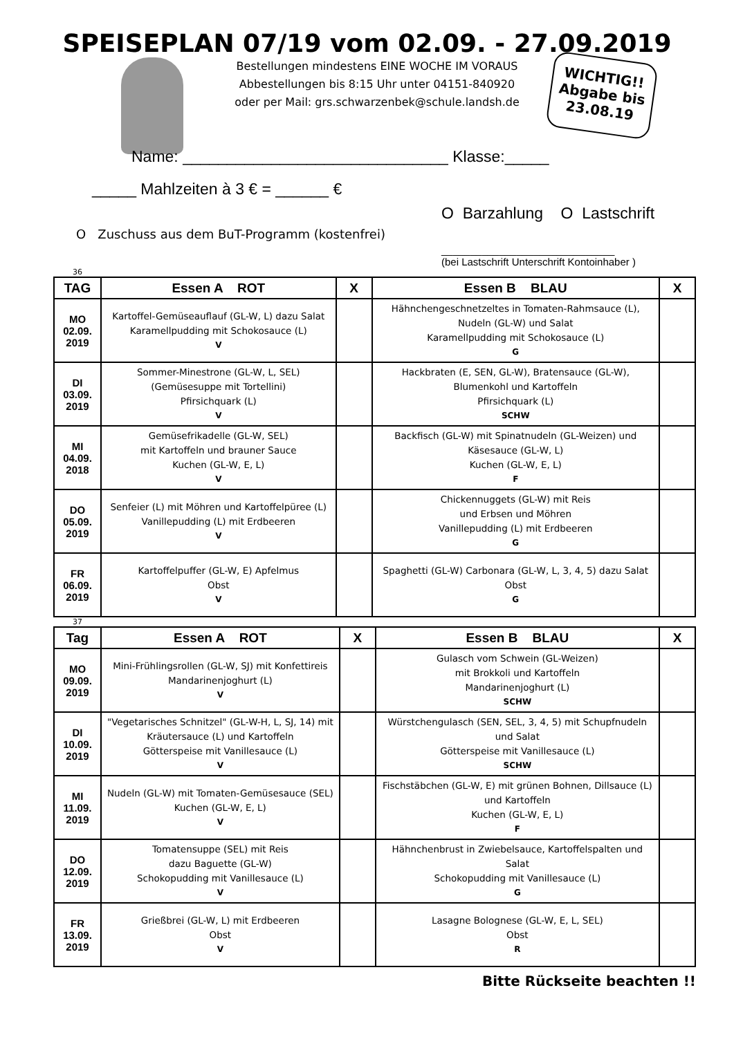SPEISEPLAN 07/19 vom 02.09. - 27.09.2019
Bestellungen mindestens EINE WOCHE IM VORAUS
Abbestellungen bis 8:15 Uhr unter 04151-840920
oder per Mail: grs.schwarzenbek@schule.landsh.de
WICHTIG!!
Abgabe bis
23.08.19
Name: ______________________________ Klasse:_____
_____ Mahlzeiten à 3 € = ______ €
O Barzahlung O Lastschrift
O Zuschuss aus dem BuT-Programm (kostenfrei)
______________________________
(bei Lastschrift Unterschrift Kontoinhaber )
36
| TAG | Essen A ROT | X | Essen B BLAU | X |
| --- | --- | --- | --- | --- |
| MO 02.09. 2019 | Kartoffel-Gemüseauflauf (GL-W, L) dazu Salat Karamellpudding mit Schokosauce (L) V | | Hähnchengeschnetzeltes in Tomaten-Rahmsauce (L), Nudeln (GL-W) und Salat Karamellpudding mit Schokosauce (L) G | |
| DI 03.09. 2019 | Sommer-Minestrone (GL-W, L, SEL) (Gemüsesuppe mit Tortellini) Pfirsichquark (L) V | | Hackbraten (E, SEN, GL-W), Bratensauce (GL-W), Blumenkohl und Kartoffeln Pfirsichquark (L) SCHW | |
| MI 04.09. 2018 | Gemüsefrikadelle (GL-W, SEL) mit Kartoffeln und brauner Sauce Kuchen (GL-W, E, L) V | | Backfisch (GL-W) mit Spinatnudeln (GL-Weizen) und Käsesauce (GL-W, L) Kuchen (GL-W, E, L) F | |
| DO 05.09. 2019 | Senfeier (L) mit Möhren und Kartoffelpüree (L) Vanillepudding (L) mit Erdbeeren V | | Chickennuggets (GL-W) mit Reis und Erbsen und Möhren Vanillepudding (L) mit Erdbeeren G | |
| FR 06.09. 2019 | Kartoffelpuffer (GL-W, E) Apfelmus Obst V | | Spaghetti (GL-W) Carbonara (GL-W, L, 3, 4, 5) dazu Salat Obst G | |
37
| Tag | Essen A ROT | X | Essen B BLAU | X |
| --- | --- | --- | --- | --- |
| MO 09.09. 2019 | Mini-Frühlingsrollen (GL-W, SJ) mit Konfettireis Mandarinenjoghurt (L) V | | Gulasch vom Schwein (GL-Weizen) mit Brokkoli und Kartoffeln Mandarinenjoghurt (L) SCHW | |
| DI 10.09. 2019 | "Vegetarisches Schnitzel" (GL-W-H, L, SJ, 14) mit Kräutersauce (L) und Kartoffeln Götterspeise mit Vanillesauce (L) V | | Würstchengulasch (SEN, SEL, 3, 4, 5) mit Schupfnudeln und Salat Götterspeise mit Vanillesauce (L) SCHW | |
| MI 11.09. 2019 | Nudeln (GL-W) mit Tomaten-Gemüsesauce (SEL) Kuchen (GL-W, E, L) V | | Fischstäbchen (GL-W, E) mit grünen Bohnen, Dillsauce (L) und Kartoffeln Kuchen (GL-W, E, L) F | |
| DO 12.09. 2019 | Tomatensuppe (SEL) mit Reis dazu Baguette (GL-W) Schokopudding mit Vanillesauce (L) V | | Hähnchenbrust in Zwiebelsauce, Kartoffelspalten und Salat Schokopudding mit Vanillesauce (L) G | |
| FR 13.09. 2019 | Grießbrei (GL-W, L) mit Erdbeeren Obst V | | Lasagne Bolognese (GL-W, E, L, SEL) Obst R | |
Bitte Rückseite beachten !!